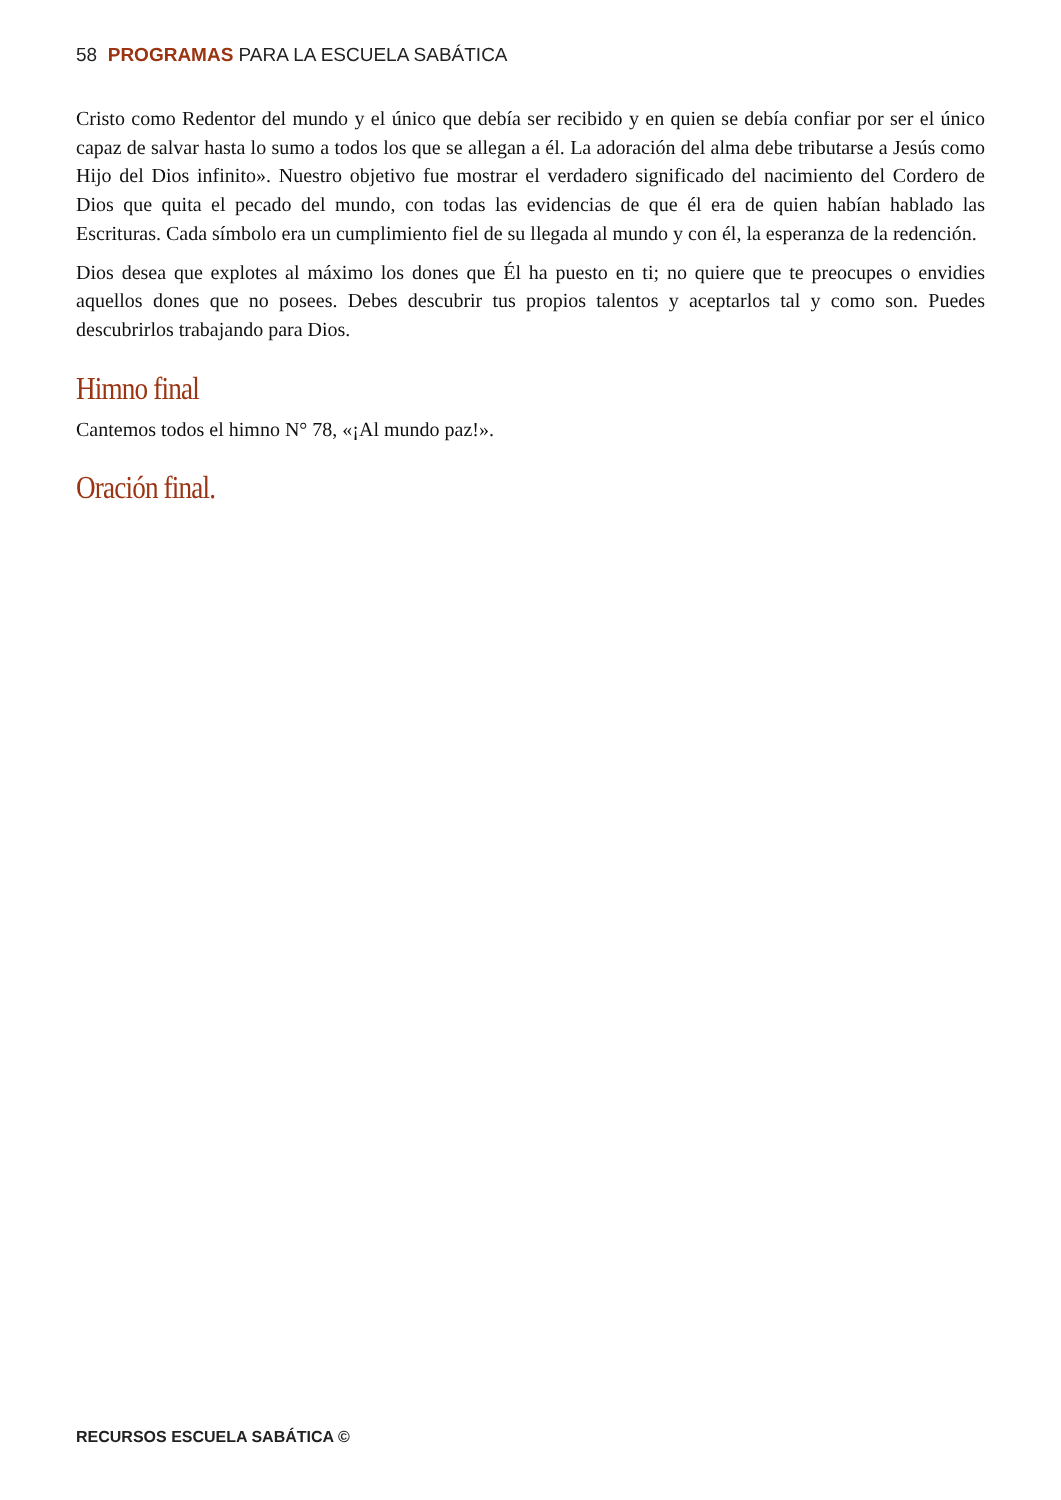58 PROGRAMAS PARA LA ESCUELA SABÁTICA
Cristo como Redentor del mundo y el único que debía ser recibido y en quien se debía confiar por ser el único capaz de salvar hasta lo sumo a todos los que se allegan a él. La adoración del alma debe tributarse a Jesús como Hijo del Dios infinito». Nuestro objetivo fue mostrar el verdadero significado del nacimiento del Cordero de Dios que quita el pecado del mundo, con todas las evidencias de que él era de quien habían hablado las Escrituras. Cada símbolo era un cumplimiento fiel de su llegada al mundo y con él, la esperanza de la redención.
Dios desea que explotes al máximo los dones que Él ha puesto en ti; no quiere que te preocupes o envidies aquellos dones que no posees. Debes descubrir tus propios talentos y aceptarlos tal y como son. Puedes descubrirlos trabajando para Dios.
Himno final
Cantemos todos el himno N° 78, «¡Al mundo paz!».
Oración final.
RECURSOS ESCUELA SABÁTICA ©